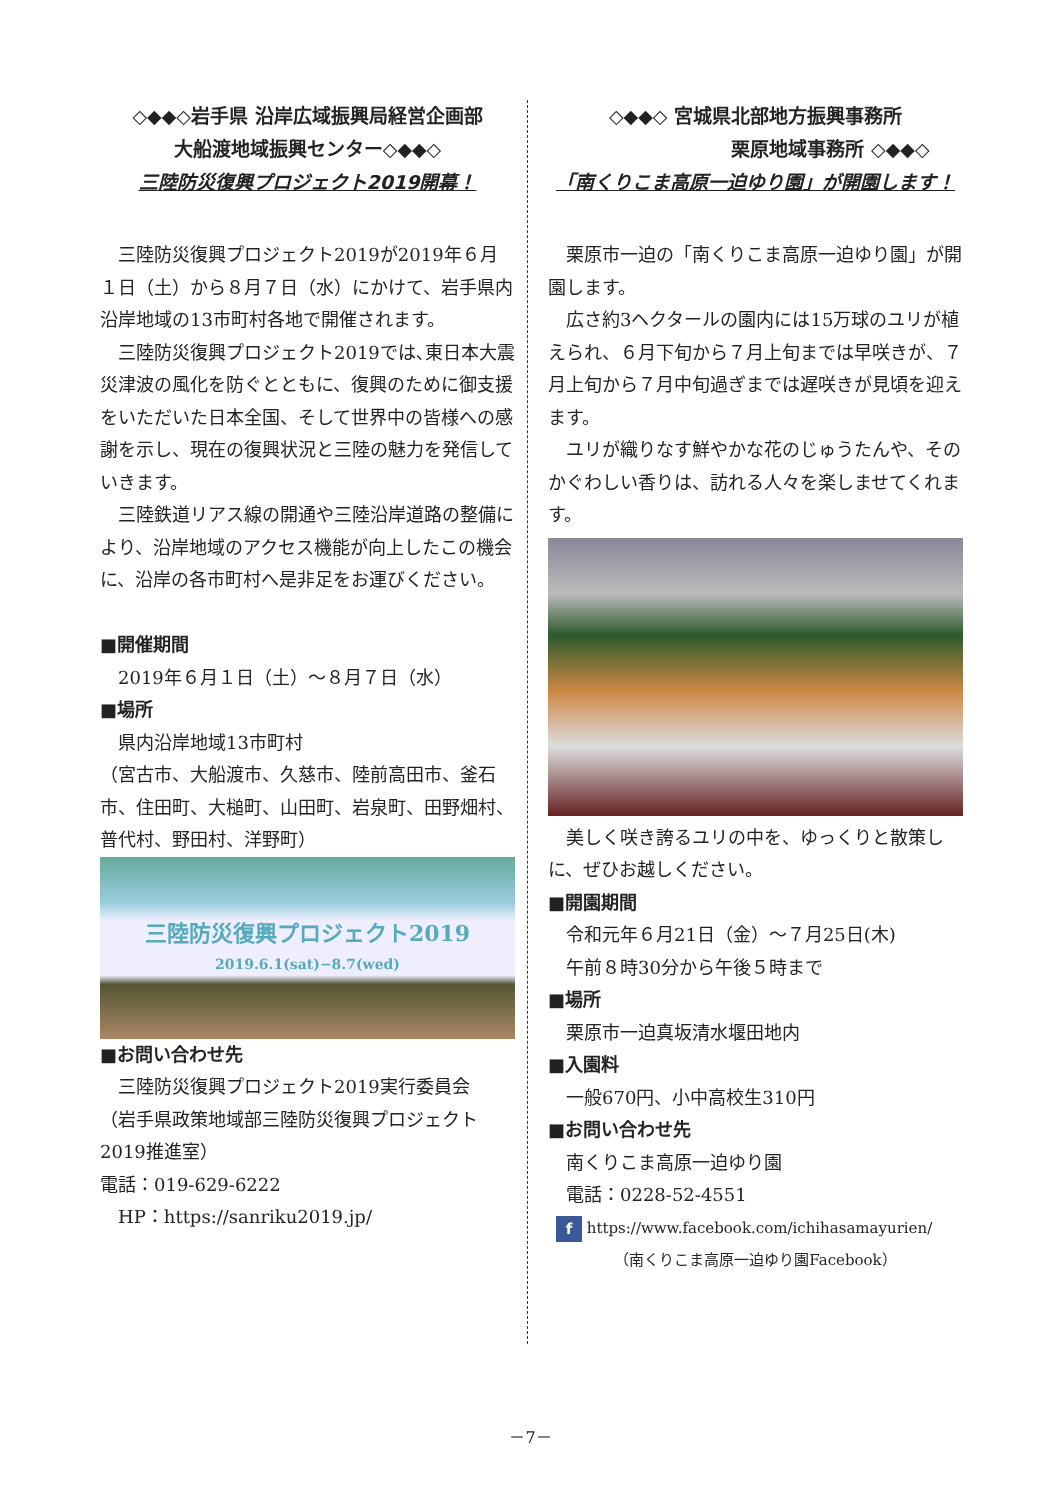◇◆◆◇岩手県 沿岸広域振興局経営企画部
大船渡地域振興センター◇◆◆◇
三陸防災復興プロジェクト2019開幕！
三陸防災復興プロジェクト2019が2019年６月１日（土）から８月７日（水）にかけて、岩手県内沿岸地域の13市町村各地で開催されます。
三陸防災復興プロジェクト2019では､東日本大震災津波の風化を防ぐとともに、復興のために御支援をいただいた日本全国、そして世界中の皆様への感謝を示し、現在の復興状況と三陸の魅力を発信していきます。
三陸鉄道リアス線の開通や三陸沿岸道路の整備により、沿岸地域のアクセス機能が向上したこの機会に、沿岸の各市町村へ是非足をお運びください。
■開催期間
2019年６月１日（土）～８月７日（水）
■場所
県内沿岸地域13市町村
（宮古市、大船渡市、久慈市、陸前高田市、釜石市、住田町、大槌町、山田町、岩泉町、田野畑村、普代村、野田村、洋野町）
三陸防災復興プロジェクト2019
2019.6.1(sat)−8.7(wed)
■お問い合わせ先
三陸防災復興プロジェクト2019実行委員会
（岩手県政策地域部三陸防災復興プロジェクト2019推進室）
電話：019-629-6222
HP：https://sanriku2019.jp/
◇◆◆◇ 宮城県北部地方振興事務所
栗原地域事務所 ◇◆◆◇
「南くりこま高原一迫ゆり園」が開園します！
栗原市一迫の「南くりこま高原一迫ゆり園」が開園します。
広さ約3ヘクタールの園内には15万球のユリが植えられ、６月下旬から７月上旬までは早咲きが、７月上旬から７月中旬過ぎまでは遅咲きが見頃を迎えます。
ユリが織りなす鮮やかな花のじゅうたんや、そのかぐわしい香りは、訪れる人々を楽しませてくれます。
美しく咲き誇るユリの中を、ゆっくりと散策しに、ぜひお越しください。
■開園期間
令和元年６月21日（金）～７月25日(木)
午前８時30分から午後５時まで
■場所
栗原市一迫真坂清水堰田地内
■入園料
一般670円、小中高校生310円
■お問い合わせ先
南くりこま高原一迫ゆり園
電話：0228-52-4551
f https://www.facebook.com/ichihasamayurien/
（南くりこま高原一迫ゆり園Facebook）
－7－